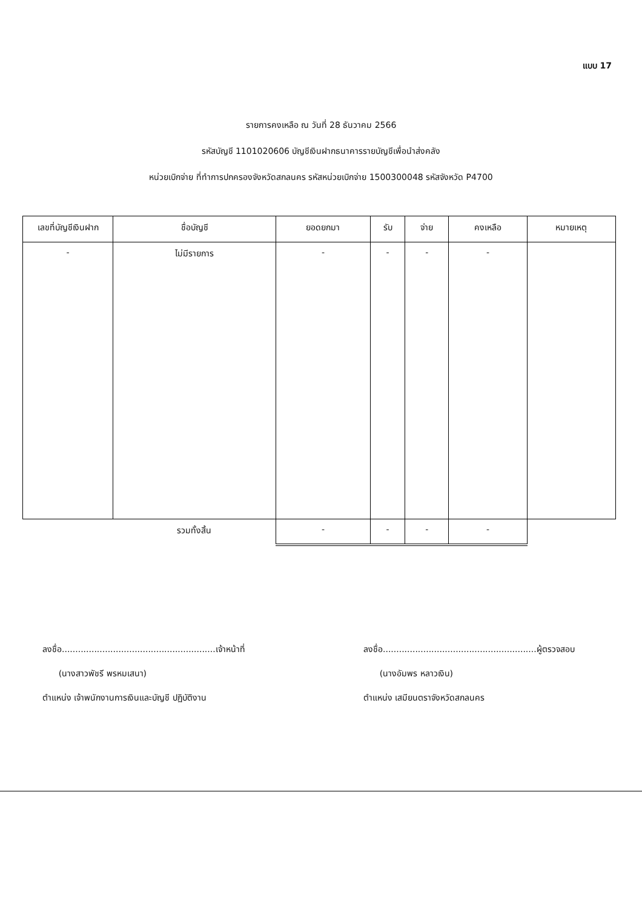แบบ 17
รายการคงเหลือ ณ วันที่ 28 ธันวาคม 2566
รหัสบัญชี 1101020606 บัญชีเงินฝากธนาคารรายบัญชีเพื่อนำส่งคลัง
หน่วยเบิกจ่าย ที่ทำการปกครองจังหวัดสกลนคร รหัสหน่วยเบิกจ่าย 1500300048 รหัสจังหวัด P4700
| เลขที่บัญชีเงินฝาก | ชื่อบัญชี | ยอดยกมา | รับ | จ่าย | คงเหลือ | หมายเหตุ |
| --- | --- | --- | --- | --- | --- | --- |
| - | ไม่มีรายการ | - | - | - | - | |
| | รวมทั้งสิ้น | - | - | - | - | |
ลงชื่อ.........................................................เจ้าหน้าที่
(นางสาวพัชรี พรหมเสนา)
ตำแหน่ง เจ้าพนักงานการเงินและบัญชี ปฏิบัติงาน
ลงชื่อ.........................................................ผู้ตรวจสอบ
(นางอัมพร หลาวเงิน)
ตำแหน่ง เสมียนตราจังหวัดสกลนคร